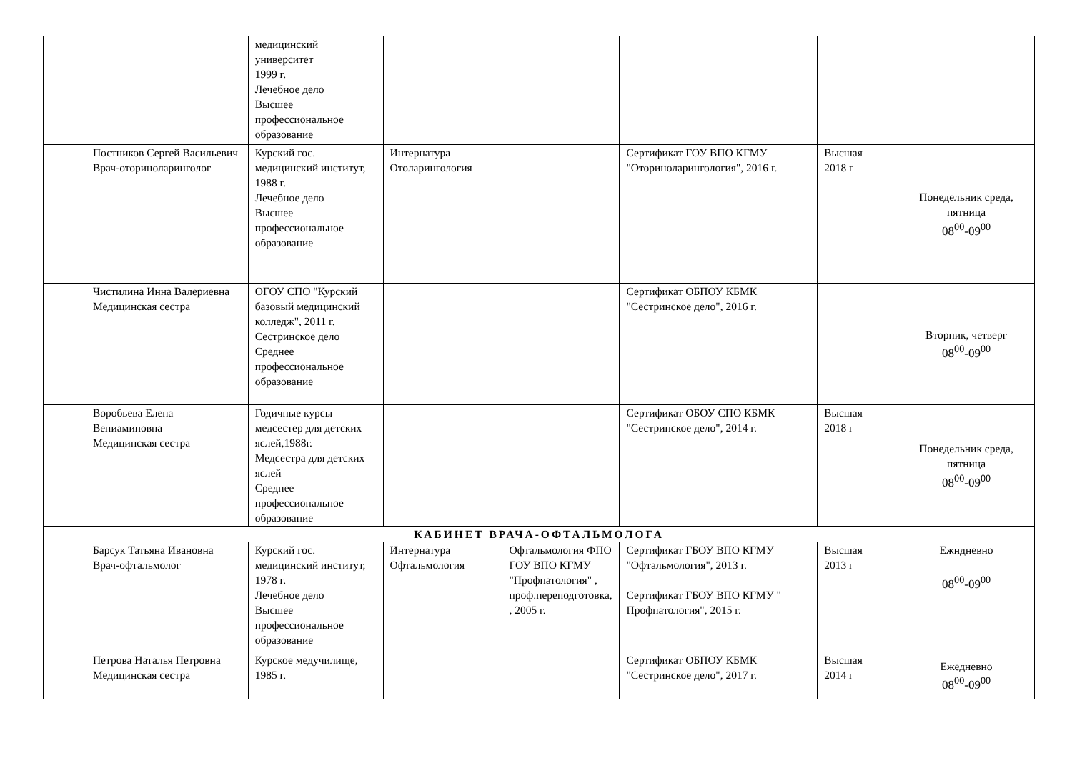| | | медицинский университет 1999 г. Лечебное дело Высшее профессиональное образование | | | | | |
| | Постников Сергей Васильевич Врач-оториноларинголог | Курский гос. медицинский институт, 1988 г. Лечебное дело Высшее профессиональное образование | Интернатура Отоларингология | | Сертификат ГОУ ВПО КГМУ "Оториноларингология", 2016 г. | Высшая 2018 г | Понедельник среда, пятница 08<sup>00</sup>-09<sup>00</sup> |
| | Чистилина Инна Валериевна Медицинская сестра | ОГОУ СПО "Курский базовый медицинский колледж", 2011 г. Сестринское дело Среднее профессиональное образование | | | Сертификат ОБПОУ КБМК "Сестринское дело", 2016 г. | | Вторник, четверг 08<sup>00</sup>-09<sup>00</sup> |
| | Воробьева Елена Вениаминовна Медицинская сестра | Годичные курсы медсестер для детских яслей,1988г. Медсестра для детских яслей Среднее профессиональное образование | | | Сертификат ОБОУ СПО КБМК "Сестринское дело", 2014 г. | Высшая 2018 г | Понедельник среда, пятница 08<sup>00</sup>-09<sup>00</sup> |
| КАБИНЕТ ВРАЧА-ОФТАЛЬМОЛОГА | | | | | | | |
| | Барсук Татьяна Ивановна Врач-офтальмолог | Курский гос. медицинский институт, 1978 г. Лечебное дело Высшее профессиональное образование | Интернатура Офтальмология | Офтальмология ФПО ГОУ ВПО КГМУ "Профпатология" , проф.переподготовка, , 2005 г. | Сертификат ГБОУ ВПО КГМУ "Офтальмология", 2013 г. Сертификат ГБОУ ВПО КГМУ " Профпатология", 2015 г. | Высшая 2013 г | Ежндневно 08<sup>00</sup>-09<sup>00</sup> |
| | Петрова Наталья Петровна Медицинская сестра | Курское медучилище, 1985 г. | | | Сертификат ОБПОУ КБМК "Сестринское дело", 2017 г. | Высшая 2014 г | Ежедневно 08<sup>00</sup>-09<sup>00</sup> |